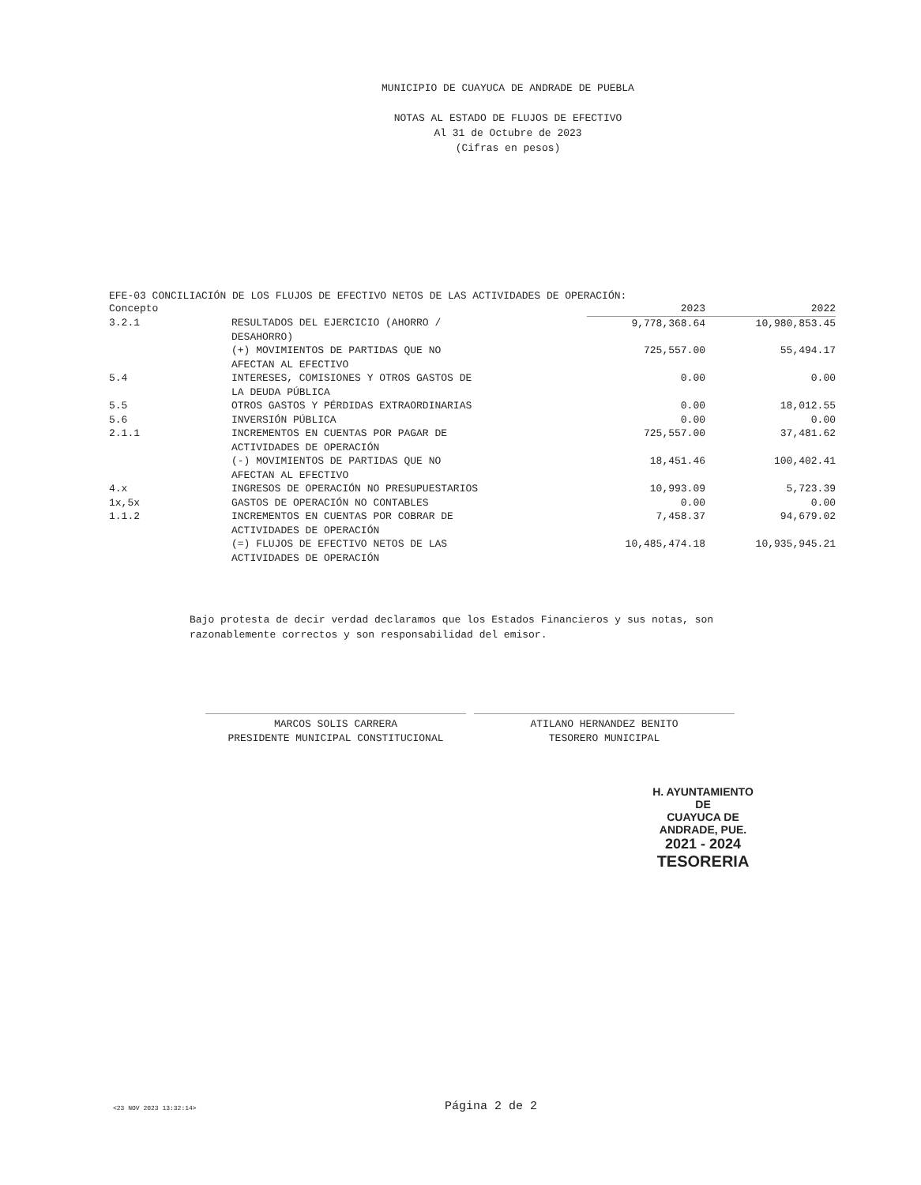MUNICIPIO DE CUAYUCA DE ANDRADE DE PUEBLA
NOTAS AL ESTADO DE FLUJOS DE EFECTIVO
Al 31 de Octubre de 2023
(Cifras en pesos)
EFE-03 CONCILIACIÓN DE LOS FLUJOS DE EFECTIVO NETOS DE LAS ACTIVIDADES DE OPERACIÓN:
| Concepto | | 2023 | 2022 |
| --- | --- | --- | --- |
| 3.2.1 | RESULTADOS DEL EJERCICIO (AHORRO / DESAHORRO) | 9,778,368.64 | 10,980,853.45 |
| | (+) MOVIMIENTOS DE PARTIDAS QUE NO AFECTAN AL EFECTIVO | 725,557.00 | 55,494.17 |
| 5.4 | INTERESES, COMISIONES Y OTROS GASTOS DE LA DEUDA PÚBLICA | 0.00 | 0.00 |
| 5.5 | OTROS GASTOS Y PÉRDIDAS EXTRAORDINARIAS | 0.00 | 18,012.55 |
| 5.6 | INVERSIÓN PÚBLICA | 0.00 | 0.00 |
| 2.1.1 | INCREMENTOS EN CUENTAS POR PAGAR DE ACTIVIDADES DE OPERACIÓN | 725,557.00 | 37,481.62 |
| | (-) MOVIMIENTOS DE PARTIDAS QUE NO AFECTAN AL EFECTIVO | 18,451.46 | 100,402.41 |
| 4.x | INGRESOS DE OPERACIÓN NO PRESUPUESTARIOS | 10,993.09 | 5,723.39 |
| 1x,5x | GASTOS DE OPERACIÓN NO CONTABLES | 0.00 | 0.00 |
| 1.1.2 | INCREMENTOS EN CUENTAS POR COBRAR DE ACTIVIDADES DE OPERACIÓN | 7,458.37 | 94,679.02 |
| | (=) FLUJOS DE EFECTIVO NETOS DE LAS ACTIVIDADES DE OPERACIÓN | 10,485,474.18 | 10,935,945.21 |
Bajo protesta de decir verdad declaramos que los Estados Financieros y sus notas, son razonablemente correctos y son responsabilidad del emisor.
MARCOS SOLIS CARRERA
PRESIDENTE MUNICIPAL CONSTITUCIONAL
ATILANO HERNANDEZ BENITO
TESORERO MUNICIPAL
H. AYUNTAMIENTO DE
CUAYUCA DE ANDRADE, PUE.
2021 - 2024
TESORERIA
<23 NOV 2023 13:32:14> Página 2 de 2